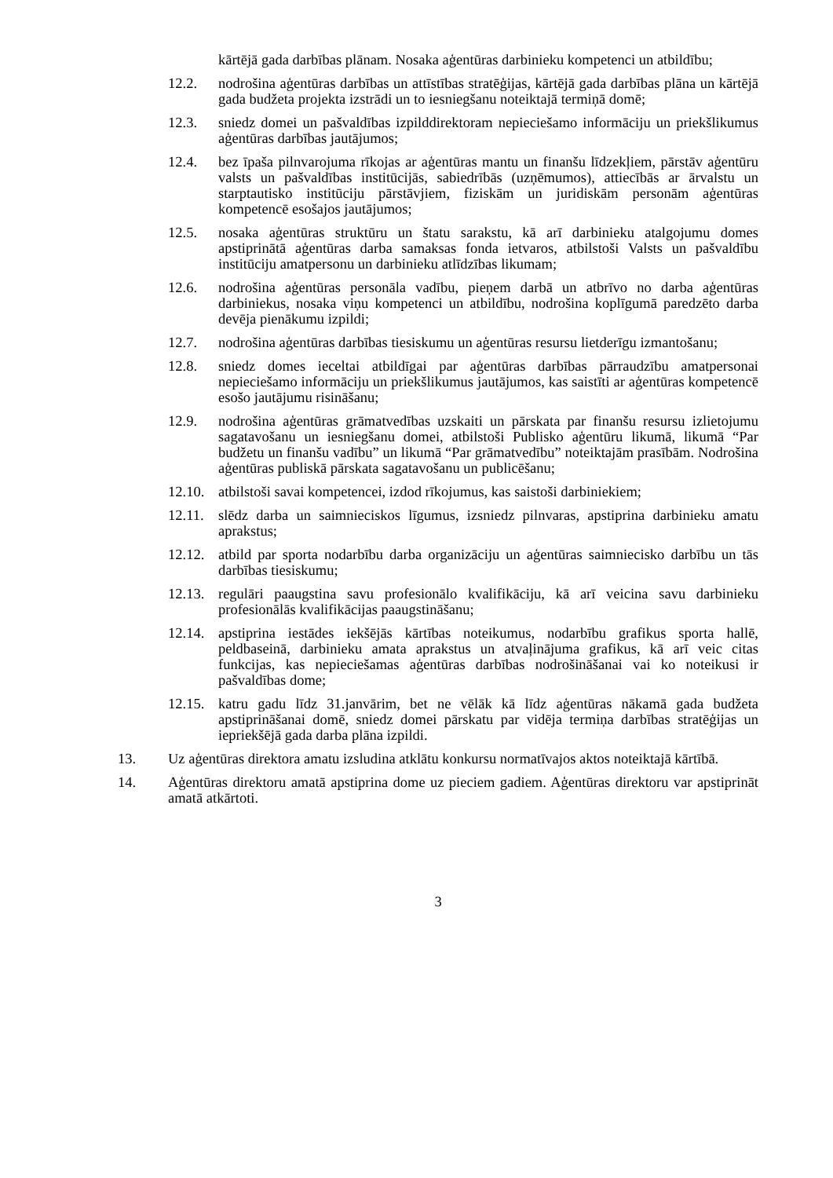kārtējā gada darbības plānam. Nosaka aģentūras darbinieku kompetenci un atbildību;
12.2. nodrošina aģentūras darbības un attīstības stratēģijas, kārtējā gada darbības plāna un kārtējā gada budžeta projekta izstrādi un to iesniegšanu noteiktajā termiņā domē;
12.3. sniedz domei un pašvaldības izpilddirektoram nepieciešamo informāciju un priekšlikumus aģentūras darbības jautājumos;
12.4. bez īpaša pilnvarojuma rīkojas ar aģentūras mantu un finanšu līdzekļiem, pārstāv aģentūru valsts un pašvaldības institūcijās, sabiedrībās (uzņēmumos), attiecībās ar ārvalstu un starptautisko institūciju pārstāvjiem, fiziskām un juridiskām personām aģentūras kompetencē esošajos jautājumos;
12.5. nosaka aģentūras struktūru un štatu sarakstu, kā arī darbinieku atalgojumu domes apstiprinātā aģentūras darba samaksas fonda ietvaros, atbilstoši Valsts un pašvaldību institūciju amatpersonu un darbinieku atlīdzības likumam;
12.6. nodrošina aģentūras personāla vadību, pieņem darbā un atbrīvo no darba aģentūras darbiniekus, nosaka viņu kompetenci un atbildību, nodrošina koplīgumā paredzēto darba devēja pienākumu izpildi;
12.7. nodrošina aģentūras darbības tiesiskumu un aģentūras resursu lietderīgu izmantošanu;
12.8. sniedz domes ieceltai atbildīgai par aģentūras darbības pārraudzību amatpersonai nepieciešamo informāciju un priekšlikumus jautājumos, kas saistīti ar aģentūras kompetencē esošo jautājumu risināšanu;
12.9. nodrošina aģentūras grāmatvedības uzskaiti un pārskata par finanšu resursu izlietojumu sagatavošanu un iesniegšanu domei, atbilstoši Publisko aģentūru likumā, likumā “Par budžetu un finanšu vadību” un likumā “Par grāmatvedību” noteiktajām prasībām. Nodrošina aģentūras publiskā pārskata sagatavošanu un publicēšanu;
12.10. atbilstoši savai kompetencei, izdod rīkojumus, kas saistoši darbiniekiem;
12.11. slēdz darba un saimnieciskos līgumus, izsniedz pilnvaras, apstiprina darbinieku amatu aprakstus;
12.12. atbild par sporta nodarbību darba organizāciju un aģentūras saimniecisko darbību un tās darbības tiesiskumu;
12.13. regulāri paaugstina savu profesionālo kvalifikāciju, kā arī veicina savu darbinieku profesionālās kvalifikācijas paaugstināšanu;
12.14. apstiprina iestādes iekšējās kārtības noteikumus, nodarbību grafikus sporta hallē, peldbaseinā, darbinieku amata aprakstus un atvaļinājuma grafikus, kā arī veic citas funkcijas, kas nepieciešamas aģentūras darbības nodrošināšanai vai ko noteikusi ir pašvaldības dome;
12.15. katru gadu līdz 31.janvārim, bet ne vēlāk kā līdz aģentūras nākamā gada budžeta apstiprināšanai domē, sniedz domei pārskatu par vidēja termiņa darbības stratēģijas un iepriekšējā gada darba plāna izpildi.
13. Uz aģentūras direktora amatu izsludina atklātu konkursu normatīvajos aktos noteiktajā kārtībā.
14. Aģentūras direktoru amatā apstiprina dome uz pieciem gadiem. Aģentūras direktoru var apstiprināt amatā atkārtoti.
3